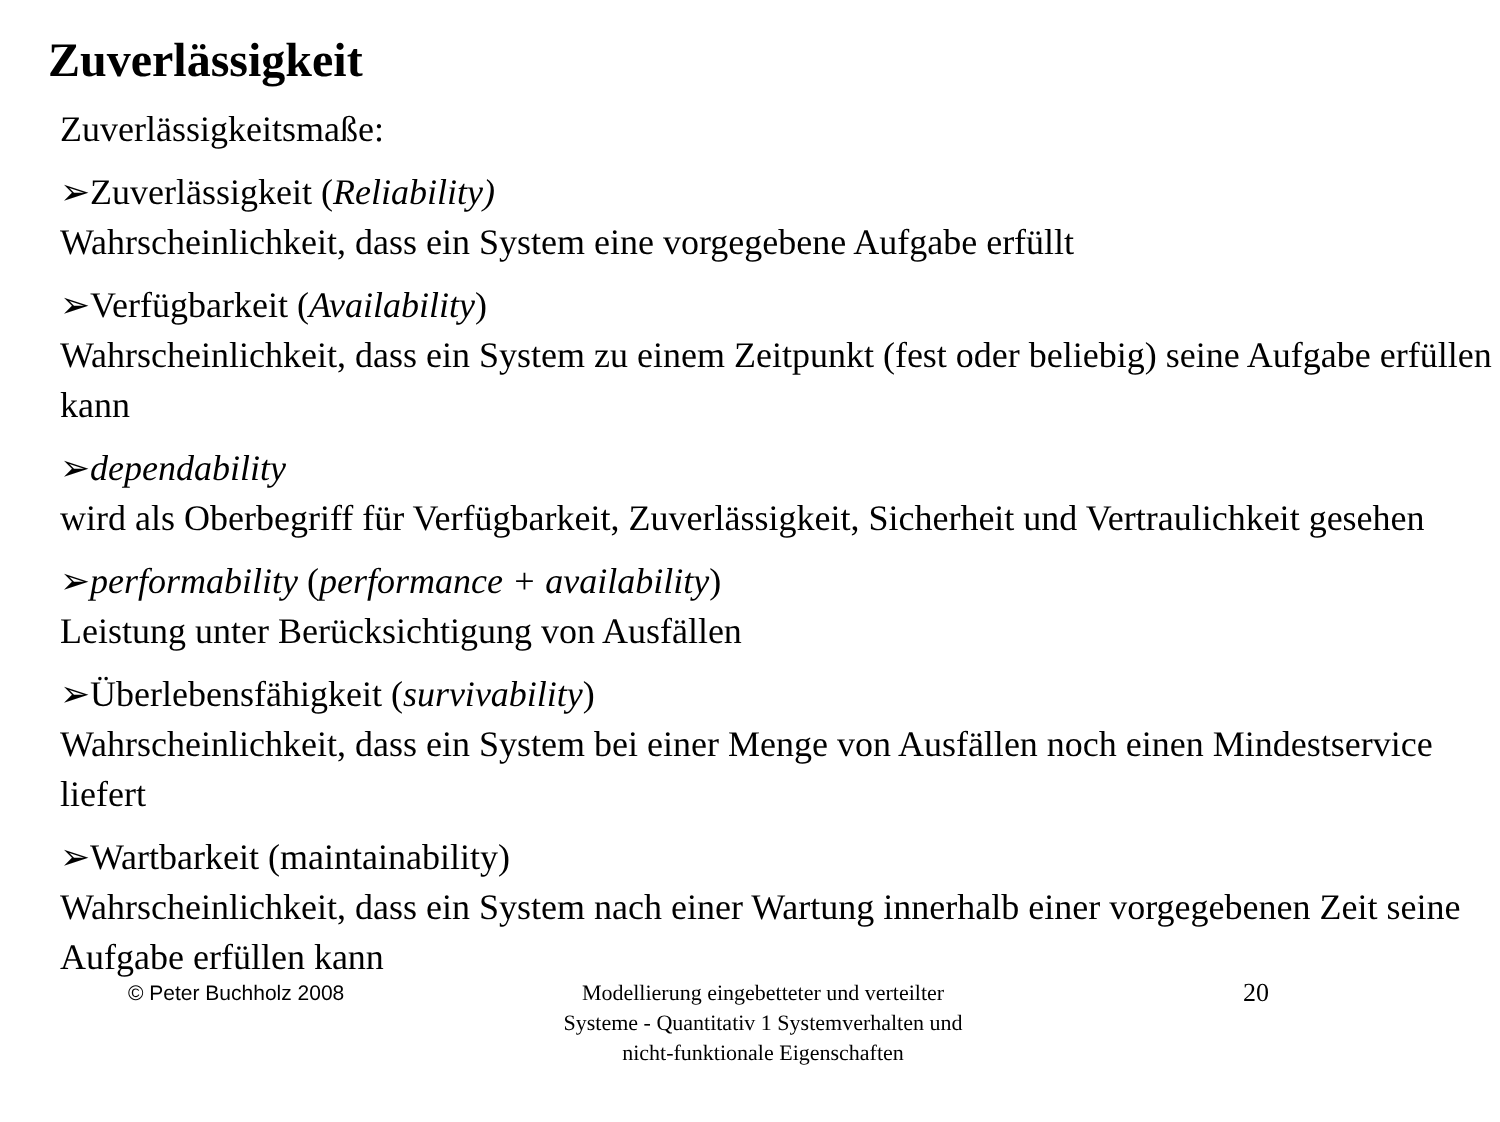Zuverlässigkeit
Zuverlässigkeitsmaße:
➢Zuverlässigkeit (Reliability)
Wahrscheinlichkeit, dass ein System eine vorgegebene Aufgabe erfüllt
➢Verfügbarkeit (Availability)
Wahrscheinlichkeit, dass ein System zu einem Zeitpunkt (fest oder beliebig) seine Aufgabe erfüllen kann
➢dependability
wird als Oberbegriff für Verfügbarkeit, Zuverlässigkeit, Sicherheit und Vertraulichkeit gesehen
➢performability (performance + availability)
Leistung unter Berücksichtigung von Ausfällen
➢Überlebensfähigkeit (survivability)
Wahrscheinlichkeit, dass ein System bei einer Menge von Ausfällen noch einen Mindestservice liefert
➢Wartbarkeit (maintainability)
Wahrscheinlichkeit, dass ein System nach einer Wartung innerhalb einer vorgegebenen Zeit seine Aufgabe erfüllen kann
© Peter Buchholz 2008 Modellierung eingebetteter und verteilter Systeme - Quantitativ 1 Systemverhalten und nicht-funktionale Eigenschaften
20